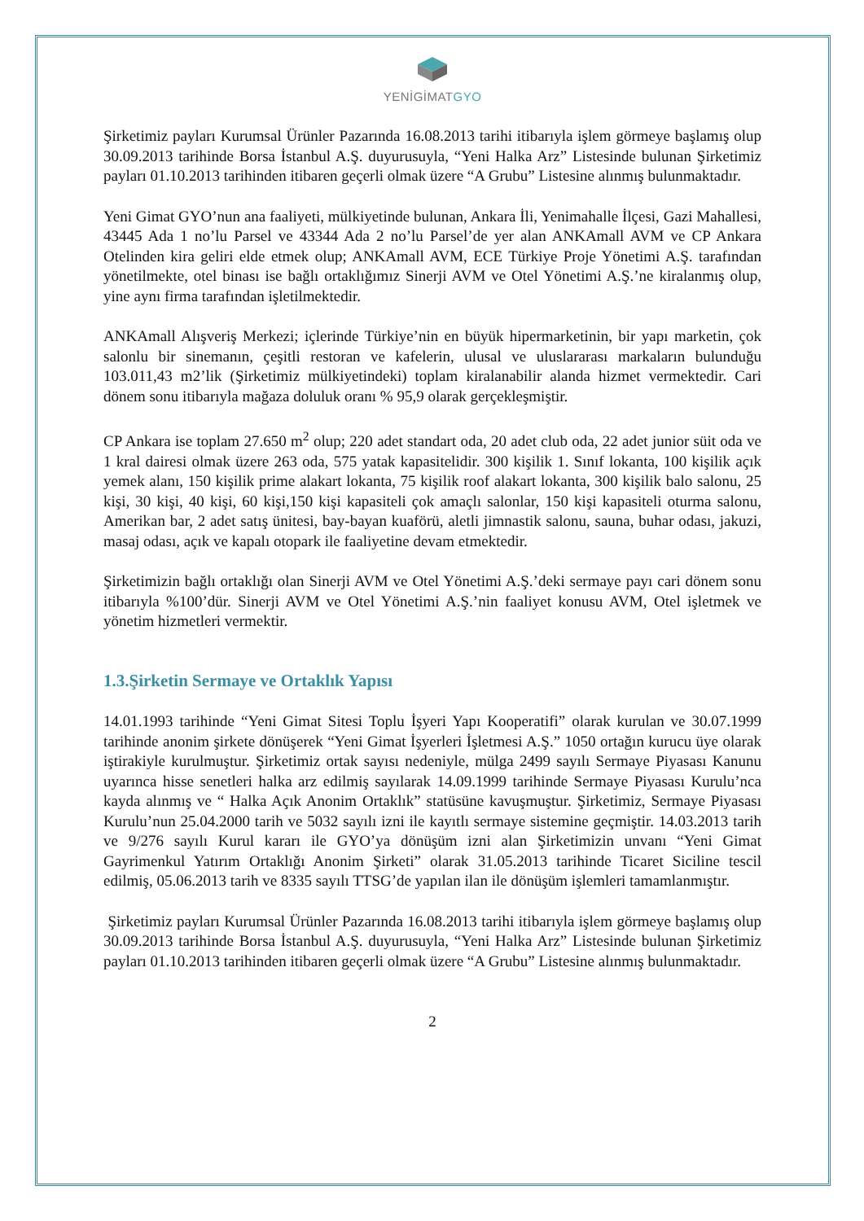YENİGİMATGYO
Şirketimiz payları Kurumsal Ürünler Pazarında 16.08.2013 tarihi itibarıyla işlem görmeye başlamış olup 30.09.2013 tarihinde Borsa İstanbul A.Ş. duyurusuyla, “Yeni Halka Arz” Listesinde bulunan Şirketimiz payları 01.10.2013 tarihinden itibaren geçerli olmak üzere “A Grubu” Listesine alınmış bulunmaktadır.
Yeni Gimat GYO’nun ana faaliyeti, mülkiyetinde bulunan, Ankara İli, Yenimahalle İlçesi, Gazi Mahallesi, 43445 Ada 1 no’lu Parsel ve 43344 Ada 2 no’lu Parsel’de yer alan ANKAmall AVM ve CP Ankara Otelinden kira geliri elde etmek olup; ANKAmall AVM, ECE Türkiye Proje Yönetimi A.Ş. tarafından yönetilmekte, otel binası ise bağlı ortaklığımız Sinerji AVM ve Otel Yönetimi A.Ş.’ne kiralanmış olup, yine aynı firma tarafından işletilmektedir.
ANKAmall Alışveriş Merkezi; içlerinde Türkiye’nin en büyük hipermarketinin, bir yapı marketin, çok salonlu bir sinemanın, çeşitli restoran ve kafelerin, ulusal ve uluslararası markaların bulunduğu 103.011,43 m2’lik (Şirketimiz mülkiyetindeki) toplam kiralanabilir alanda hizmet vermektedir. Cari dönem sonu itibarıyla mağaza doluluk oranı % 95,9 olarak gerçekleşmiştir.
CP Ankara ise toplam 27.650 m<sup>2</sup> olup; 220 adet standart oda, 20 adet club oda, 22 adet junior süit oda ve 1 kral dairesi olmak üzere 263 oda, 575 yatak kapasitelidir. 300 kişilik 1. Sınıf lokanta, 100 kişilik açık yemek alanı, 150 kişilik prime alakart lokanta, 75 kişilik roof alakart lokanta, 300 kişilik balo salonu, 25 kişi, 30 kişi, 40 kişi, 60 kişi,150 kişi kapasiteli çok amaçlı salonlar, 150 kişi kapasiteli oturma salonu, Amerikan bar, 2 adet satış ünitesi, bay-bayan kuaförü, aletli jimnastik salonu, sauna, buhar odası, jakuzi, masaj odası, açık ve kapalı otopark ile faaliyetine devam etmektedir.
Şirketimizin bağlı ortaklığı olan Sinerji AVM ve Otel Yönetimi A.Ş.’deki sermaye payı cari dönem sonu itibarıyla %100’dür. Sinerji AVM ve Otel Yönetimi A.Ş.’nin faaliyet konusu AVM, Otel işletmek ve yönetim hizmetleri vermektir.
1.3.Şirketin Sermaye ve Ortaklık Yapısı
14.01.1993 tarihinde “Yeni Gimat Sitesi Toplu İşyeri Yapı Kooperatifi” olarak kurulan ve 30.07.1999 tarihinde anonim şirkete dönüşerek “Yeni Gimat İşyerleri İşletmesi A.Ş.” 1050 ortağın kurucu üye olarak iştirakiyle kurulmuştur. Şirketimiz ortak sayısı nedeniyle, mülga 2499 sayılı Sermaye Piyasası Kanunu uyarınca hisse senetleri halka arz edilmiş sayılarak 14.09.1999 tarihinde Sermaye Piyasası Kurulu’nca kayda alınmış ve “ Halka Açık Anonim Ortaklık” statüsüne kavuşmuştur. Şirketimiz, Sermaye Piyasası Kurulu’nun 25.04.2000 tarih ve 5032 sayılı izni ile kayıtlı sermaye sistemine geçmiştir. 14.03.2013 tarih ve 9/276 sayılı Kurul kararı ile GYO’ya dönüşüm izni alan Şirketimizin unvanı “Yeni Gimat Gayrimenkul Yatırım Ortaklığı Anonim Şirketi” olarak 31.05.2013 tarihinde Ticaret Siciline tescil edilmiş, 05.06.2013 tarih ve 8335 sayılı TTSG’de yapılan ilan ile dönüşüm işlemleri tamamlanmıştır.
Şirketimiz payları Kurumsal Ürünler Pazarında 16.08.2013 tarihi itibarıyla işlem görmeye başlamış olup 30.09.2013 tarihinde Borsa İstanbul A.Ş. duyurusuyla, “Yeni Halka Arz” Listesinde bulunan Şirketimiz payları 01.10.2013 tarihinden itibaren geçerli olmak üzere “A Grubu” Listesine alınmış bulunmaktadır.
2